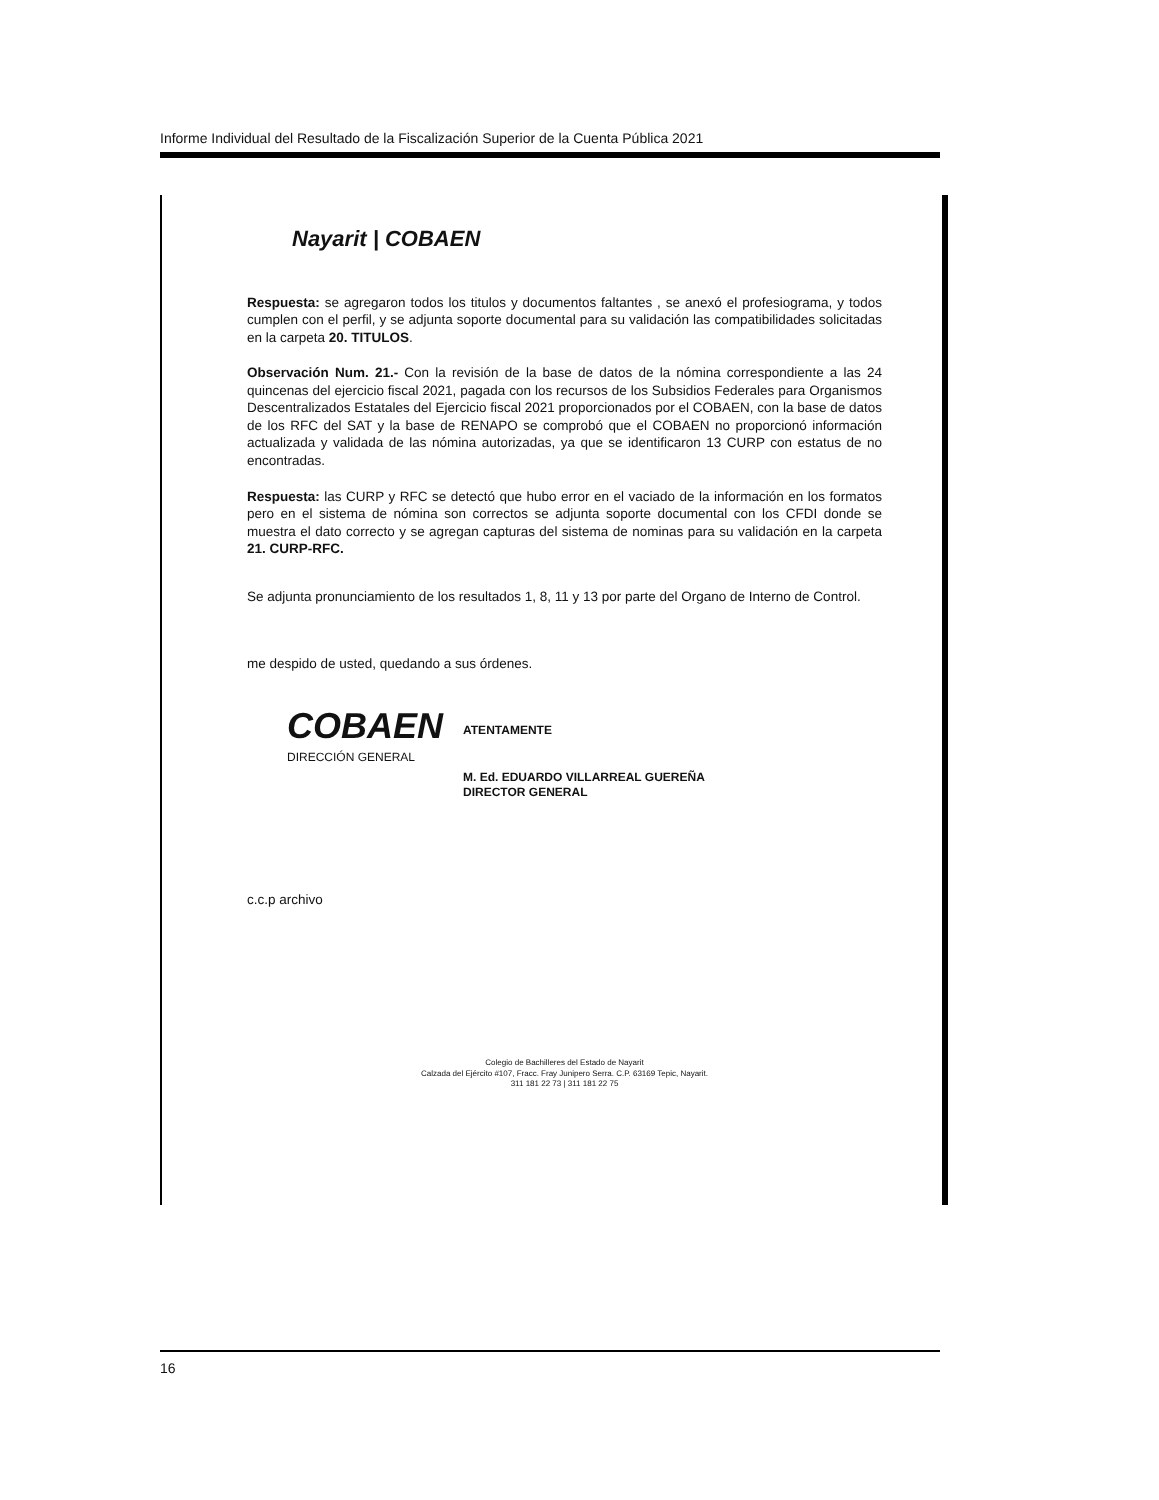Informe Individual del Resultado de la Fiscalización Superior de la Cuenta Pública 2021
Nayarit | COBAEN
Respuesta: se agregaron todos los titulos y documentos faltantes , se anexó el profesiograma, y todos cumplen con el perfil, y se adjunta soporte documental para su validación las compatibilidades solicitadas en la carpeta 20. TITULOS.
Observación Num. 21.- Con la revisión de la base de datos de la nómina correspondiente a las 24 quincenas del ejercicio fiscal 2021, pagada con los recursos de los Subsidios Federales para Organismos Descentralizados Estatales del Ejercicio fiscal 2021 proporcionados por el COBAEN, con la base de datos de los RFC del SAT y la base de RENAPO se comprobó que el COBAEN no proporcionó información actualizada y validada de las nómina autorizadas, ya que se identificaron 13 CURP con estatus de no encontradas.
Respuesta: las CURP y RFC se detectó que hubo error en el vaciado de la información en los formatos pero en el sistema de nómina son correctos se adjunta soporte documental con los CFDI donde se muestra el dato correcto y se agregan capturas del sistema de nominas para su validación en la carpeta 21. CURP-RFC.
Se adjunta pronunciamiento de los resultados 1, 8, 11 y 13 por parte del Organo de Interno de Control.
me despido de usted, quedando a sus órdenes.
COBAEN
DIRECCIÓN GENERAL
ATENTAMENTE
M. Ed. EDUARDO VILLARREAL GUEREÑA
DIRECTOR GENERAL
c.c.p archivo
Colegio de Bachilleres del Estado de Nayarit
Calzada del Ejército #107, Fracc. Fray Junipero Serra. C.P. 63169 Tepic, Nayarit.
311 181 22 73 | 311 181 22 75
16